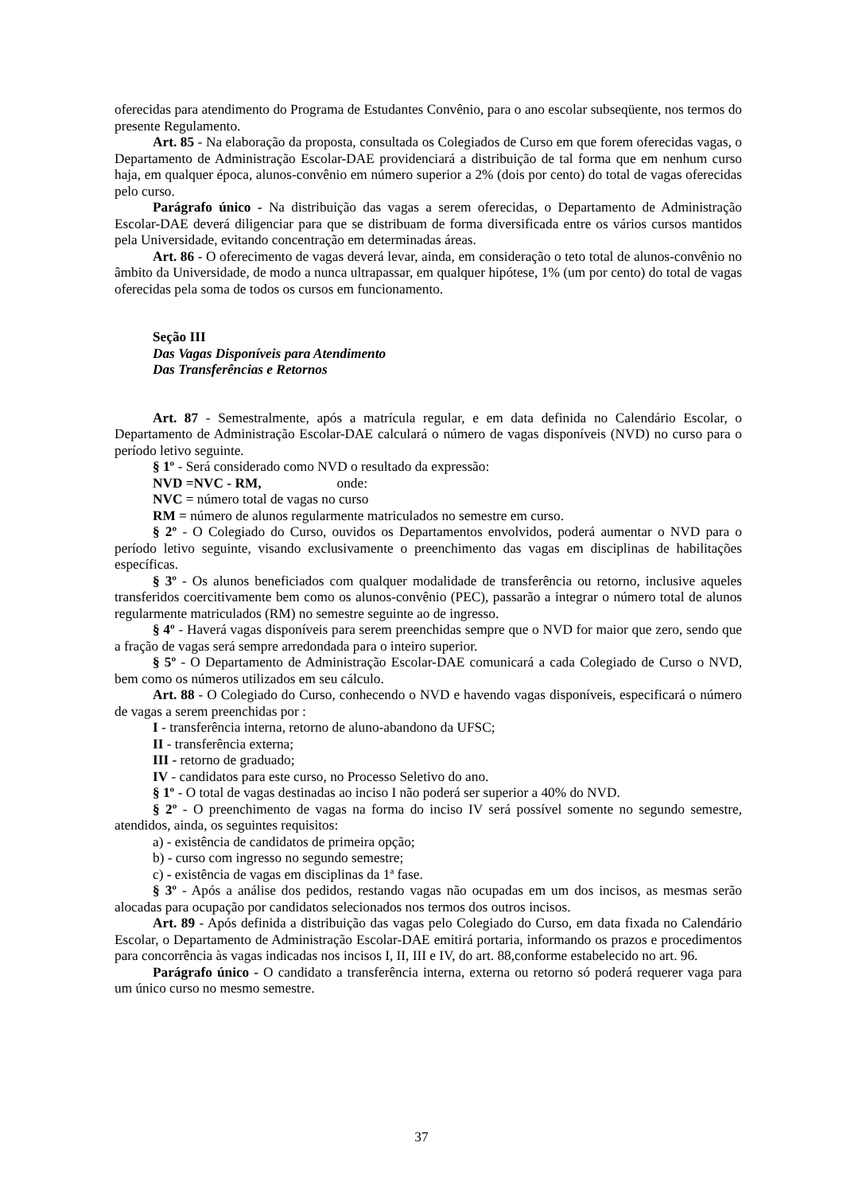oferecidas para atendimento do Programa de Estudantes Convênio, para o ano escolar subseqüente, nos termos do presente Regulamento.
Art. 85 - Na elaboração da proposta, consultada os Colegiados de Curso em que forem oferecidas vagas, o Departamento de Administração Escolar-DAE providenciará a distribuição de tal forma que em nenhum curso haja, em qualquer época, alunos-convênio em número superior a 2% (dois por cento) do total de vagas oferecidas pelo curso.
Parágrafo único - Na distribuição das vagas a serem oferecidas, o Departamento de Administração Escolar-DAE deverá diligenciar para que se distribuam de forma diversificada entre os vários cursos mantidos pela Universidade, evitando concentração em determinadas áreas.
Art. 86 - O oferecimento de vagas deverá levar, ainda, em consideração o teto total de alunos-convênio no âmbito da Universidade, de modo a nunca ultrapassar, em qualquer hipótese, 1% (um por cento) do total de vagas oferecidas pela soma de todos os cursos em funcionamento.
Seção III
Das Vagas Disponíveis para Atendimento
Das Transferências e Retornos
Art. 87 - Semestralmente, após a matrícula regular, e em data definida no Calendário Escolar, o Departamento de Administração Escolar-DAE calculará o número de vagas disponíveis (NVD) no curso para o período letivo seguinte.
§ 1º - Será considerado como NVD o resultado da expressão:
NVD =NVC - RM, onde:
NVC = número total de vagas no curso
RM = número de alunos regularmente matriculados no semestre em curso.
§ 2º - O Colegiado do Curso, ouvidos os Departamentos envolvidos, poderá aumentar o NVD para o período letivo seguinte, visando exclusivamente o preenchimento das vagas em disciplinas de habilitações específicas.
§ 3º - Os alunos beneficiados com qualquer modalidade de transferência ou retorno, inclusive aqueles transferidos coercitivamente bem como os alunos-convênio (PEC), passarão a integrar o número total de alunos regularmente matriculados (RM) no semestre seguinte ao de ingresso.
§ 4º - Haverá vagas disponíveis para serem preenchidas sempre que o NVD for maior que zero, sendo que a fração de vagas será sempre arredondada para o inteiro superior.
§ 5º - O Departamento de Administração Escolar-DAE comunicará a cada Colegiado de Curso o NVD, bem como os números utilizados em seu cálculo.
Art. 88 - O Colegiado do Curso, conhecendo o NVD e havendo vagas disponíveis, especificará o número de vagas a serem preenchidas por :
I - transferência interna, retorno de aluno-abandono da UFSC;
II - transferência externa;
III - retorno de graduado;
IV - candidatos para este curso, no Processo Seletivo do ano.
§ 1º - O total de vagas destinadas ao inciso I não poderá ser superior a 40% do NVD.
§ 2º - O preenchimento de vagas na forma do inciso IV será possível somente no segundo semestre, atendidos, ainda, os seguintes requisitos:
a) - existência de candidatos de primeira opção;
b) - curso com ingresso no segundo semestre;
c) - existência de vagas em disciplinas da 1ª fase.
§ 3º - Após a análise dos pedidos, restando vagas não ocupadas em um dos incisos, as mesmas serão alocadas para ocupação por candidatos selecionados nos termos dos outros incisos.
Art. 89 - Após definida a distribuição das vagas pelo Colegiado do Curso, em data fixada no Calendário Escolar, o Departamento de Administração Escolar-DAE emitirá portaria, informando os prazos e procedimentos para concorrência às vagas indicadas nos incisos I, II, III e IV, do art. 88,conforme estabelecido no art. 96.
Parágrafo único - O candidato a transferência interna, externa ou retorno só poderá requerer vaga para um único curso no mesmo semestre.
37